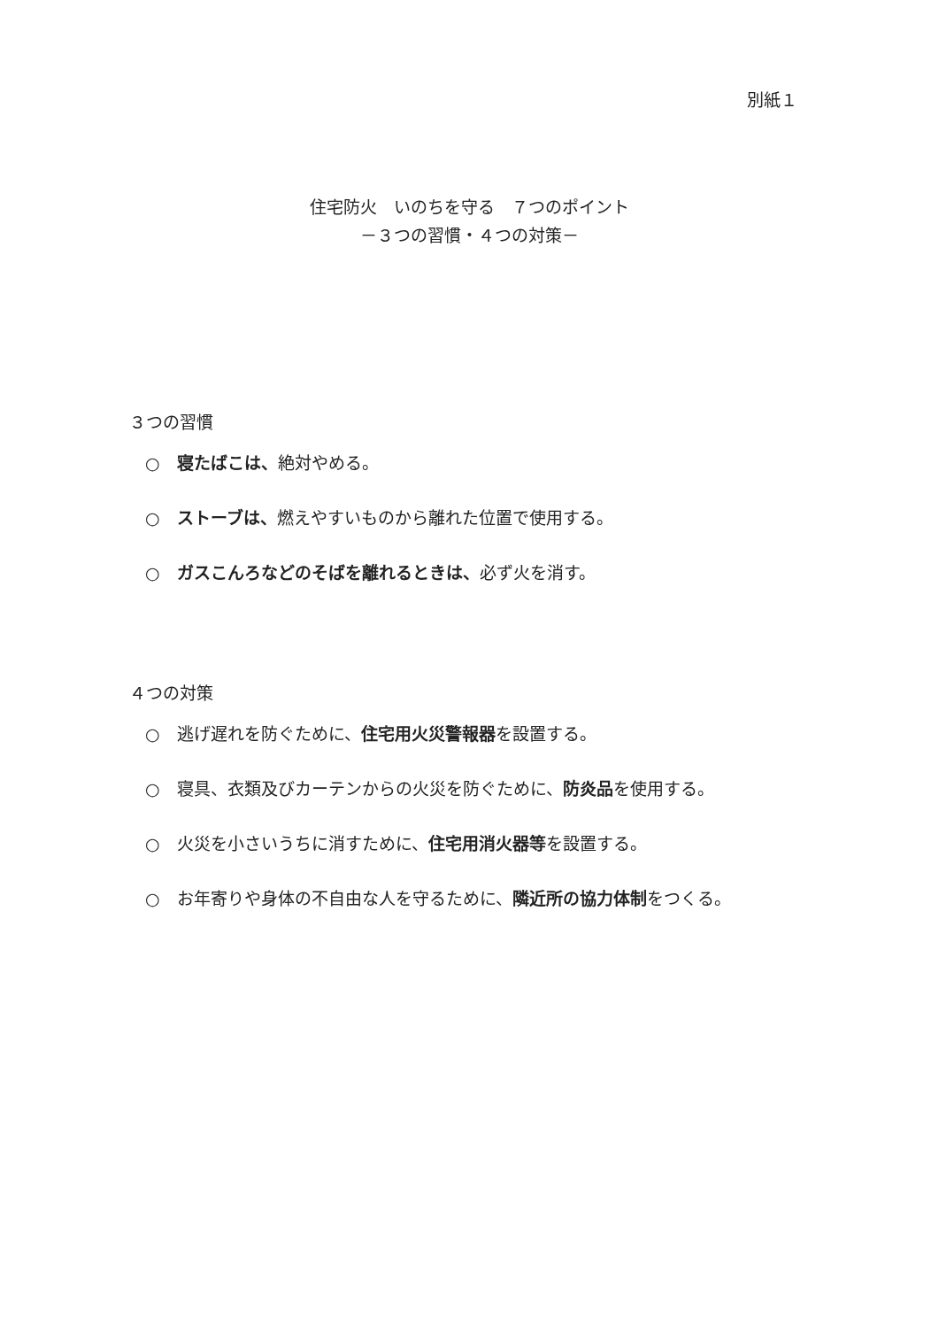別紙１
住宅防火　いのちを守る　７つのポイント
－３つの習慣・４つの対策－
３つの習慣
○　寝たばこは、絶対やめる。
○　ストーブは、燃えやすいものから離れた位置で使用する。
○　ガスこんろなどのそばを離れるときは、必ず火を消す。
４つの対策
○　逃げ遅れを防ぐために、住宅用火災警報器を設置する。
○　寝具、衣類及びカーテンからの火災を防ぐために、防炎品を使用する。
○　火災を小さいうちに消すために、住宅用消火器等を設置する。
○　お年寄りや身体の不自由な人を守るために、隣近所の協力体制をつくる。